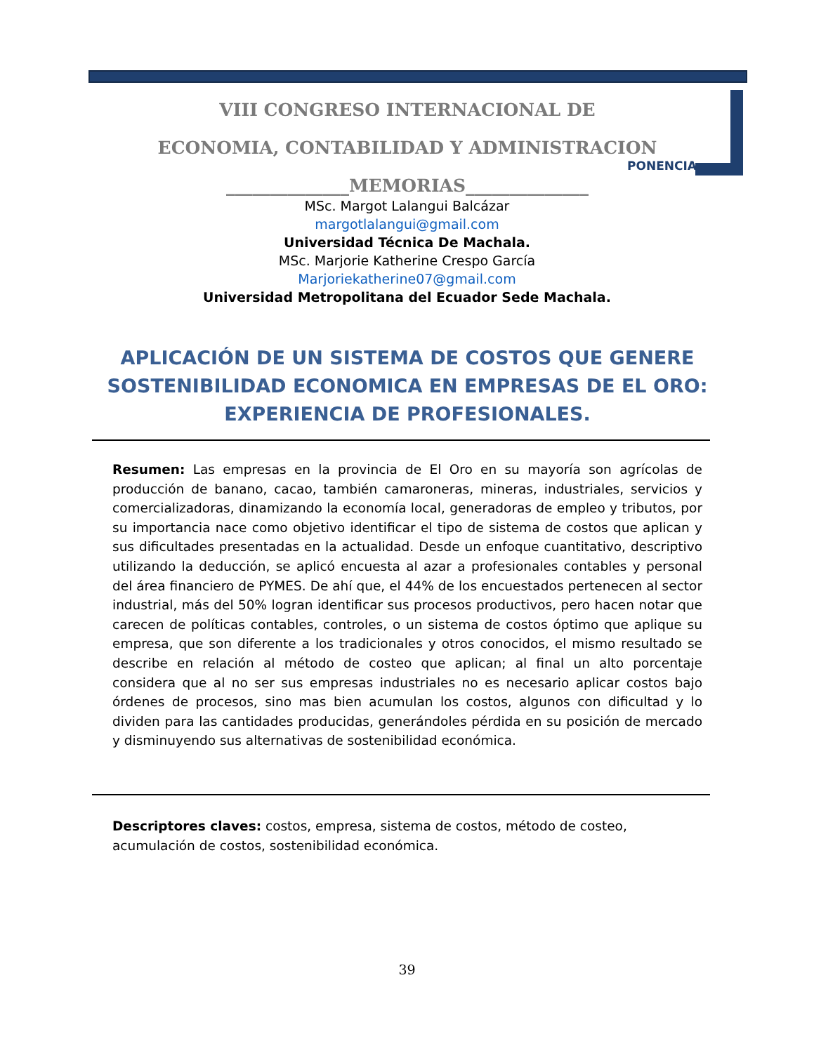VIII CONGRESO INTERNACIONAL DE
ECONOMIA, CONTABILIDAD Y ADMINISTRACION
______________MEMORIAS______________
PONENCIA
MSc. Margot Lalangui Balcázar
margotlalangui@gmail.com
Universidad Técnica De Machala.
MSc. Marjorie Katherine Crespo García
Marjoriekatherine07@gmail.com
Universidad Metropolitana del Ecuador Sede Machala.
APLICACIÓN DE UN SISTEMA DE COSTOS QUE GENERE SOSTENIBILIDAD ECONOMICA EN EMPRESAS DE EL ORO: EXPERIENCIA DE PROFESIONALES.
Resumen: Las empresas en la provincia de El Oro en su mayoría son agrícolas de producción de banano, cacao, también camaroneras, mineras, industriales, servicios y comercializadoras, dinamizando la economía local, generadoras de empleo y tributos, por su importancia nace como objetivo identificar el tipo de sistema de costos que aplican y sus dificultades presentadas en la actualidad. Desde un enfoque cuantitativo, descriptivo utilizando la deducción, se aplicó encuesta al azar a profesionales contables y personal del área financiero de PYMES. De ahí que, el 44% de los encuestados pertenecen al sector industrial, más del 50% logran identificar sus procesos productivos, pero hacen notar que carecen de políticas contables, controles, o un sistema de costos óptimo que aplique su empresa, que son diferente a los tradicionales y otros conocidos, el mismo resultado se describe en relación al método de costeo que aplican; al final un alto porcentaje considera que al no ser sus empresas industriales no es necesario aplicar costos bajo órdenes de procesos, sino mas bien acumulan los costos, algunos con dificultad y lo dividen para las cantidades producidas, generándoles pérdida en su posición de mercado y disminuyendo sus alternativas de sostenibilidad económica.
Descriptores claves: costos, empresa, sistema de costos, método de costeo, acumulación de costos, sostenibilidad económica.
39